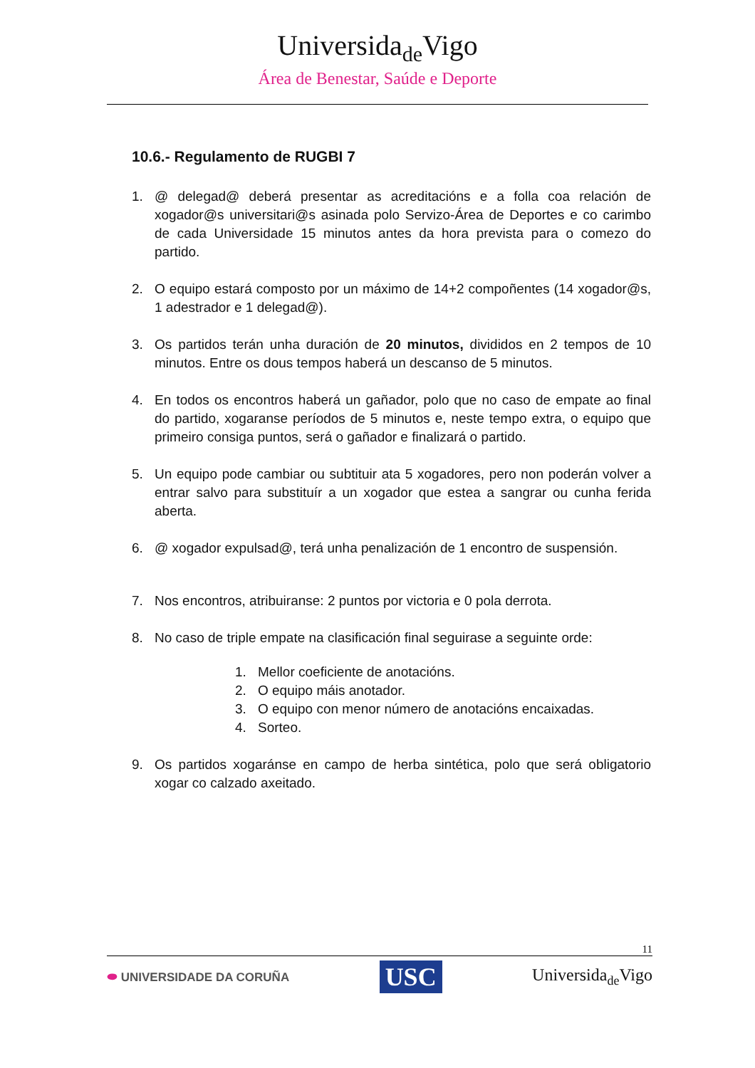Universida<sub>de</sub>Vigo
Área de Benestar, Saúde e Deporte
10.6.- Regulamento de RUGBI 7
1. @ delegad@ deberá presentar as acreditacións e a folla coa relación de xogador@s universitari@s asinada polo Servizo-Área de Deportes e co carimbo de cada Universidade 15 minutos antes da hora prevista para o comezo do partido.
2. O equipo estará composto por un máximo de 14+2 compoñentes (14 xogador@s, 1 adestrador e 1 delegad@).
3. Os partidos terán unha duración de 20 minutos, divididos en 2 tempos de 10 minutos. Entre os dous tempos haberá un descanso de 5 minutos.
4. En todos os encontros haberá un gañador, polo que no caso de empate ao final do partido, xogaranse períodos de 5 minutos e, neste tempo extra, o equipo que primeiro consiga puntos, será o gañador e finalizará o partido.
5. Un equipo pode cambiar ou subtituir ata 5 xogadores, pero non poderán volver a entrar salvo para substituír a un xogador que estea a sangrar ou cunha ferida aberta.
6. @ xogador expulsad@, terá unha penalización de 1 encontro de suspensión.
7. Nos encontros, atribuiranse: 2 puntos por victoria e 0 pola derrota.
8. No caso de triple empate na clasificación final seguirase a seguinte orde:
1. Mellor coeficiente de anotacións.
2. O equipo máis anotador.
3. O equipo con menor número de anotacións encaixadas.
4. Sorteo.
9. Os partidos xogaránse en campo de herba sintética, polo que será obligatorio xogar co calzado axeitado.
11
⬬ UNIVERSIDADE DA CORUÑA USC Universida<sub>de</sub>Vigo